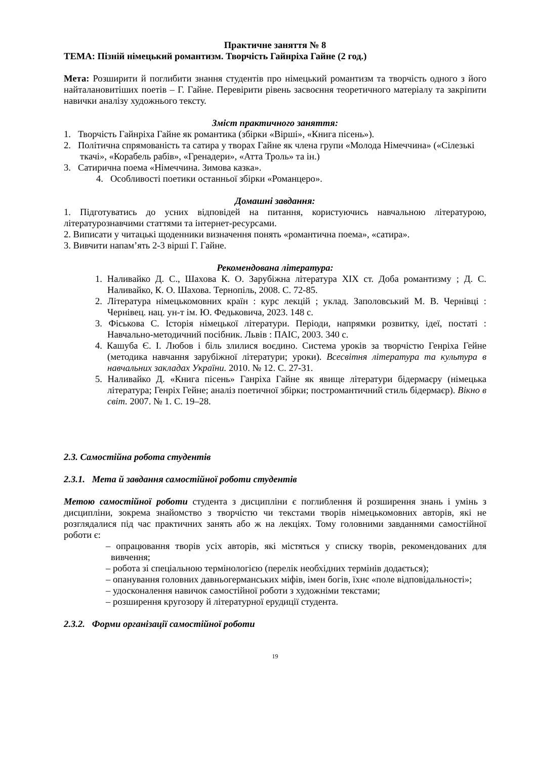Практичне заняття № 8
ТЕМА: Пізній німецький романтизм. Творчість Гайнріха Гайне (2 год.)
Мета: Розширити й поглибити знання студентів про німецький романтизм та творчість одного з його найталановитіших поетів – Г. Гайне. Перевірити рівень засвоєння теоретичного матеріалу та закріпити навички аналізу художнього тексту.
Зміст практичного заняття:
1. Творчість Гайнріха Гайне як романтика (збірки «Вірші», «Книга пісень»).
2. Політична спрямованість та сатира у творах Гайне як члена групи «Молода Німеччина» («Сілезькі ткачі», «Корабель рабів», «Гренадери», «Атта Троль» та ін.)
3. Сатирична поема «Німеччина. Зимова казка».
4. Особливості поетики останньої збірки «Романцеро».
Домашні завдання:
1. Підготуватись до усних відповідей на питання, користуючись навчальною літературою, літературознавчими статтями та інтернет-ресурсами.
2. Виписати у читацькі щоденники визначення понять «романтична поема», «сатира».
3. Вивчити напам’ять 2-3 вірші Г. Гайне.
Рекомендована література:
1. Наливайко Д. С., Шахова К. О. Зарубіжна література XIX ст. Доба романтизму ; Д. С. Наливайко, К. О. Шахова. Тернопіль, 2008. С. 72-85.
2. Література німецькомовних країн : курс лекцій ; уклад. Заполовський М. В. Чернівці : Чернівец. нац. ун-т ім. Ю. Федьковича, 2023. 148 с.
3. Фіськова С. Історія німецької літератури. Періоди, напрямки розвитку, ідеї, постаті : Навчально-методичний посібник. Львів : ПАІС, 2003. 340 с.
4. Кашуба Є. І. Любов і біль злилися воєдино. Система уроків за творчістю Генріха Гейне (методика навчання зарубіжної літератури; уроки). Всесвітня література та культура в навчальних закладах України. 2010. № 12. С. 27-31.
5. Наливайко Д. «Книга пісень» Ганріха Гайне як явище літератури бідермаєру (німецька література; Генріх Гейне; аналіз поетичної збірки; постромантичний стиль бідермаєр). Вікно в світ. 2007. № 1. С. 19–28.
2.3. Самостійна робота студентів
2.3.1. Мета й завдання самостійної роботи студентів
Метою самостійної роботи студента з дисципліни є поглиблення й розширення знань і умінь з дисципліни, зокрема знайомство з творчістю чи текстами творів німецькомовних авторів, які не розглядалися під час практичних занять або ж на лекціях. Тому головними завданнями самостійної роботи є:
– опрацювання творів усіх авторів, які містяться у списку творів, рекомендованих для вивчення;
– робота зі спеціальною термінологією (перелік необхідних термінів додається);
– опанування головних давньогерманських міфів, імен богів, їхнє «поле відповідальності»;
– удосконалення навичок самостійної роботи з художніми текстами;
– розширення кругозору й літературної ерудиції студента.
2.3.2. Форми організації самостійної роботи
19